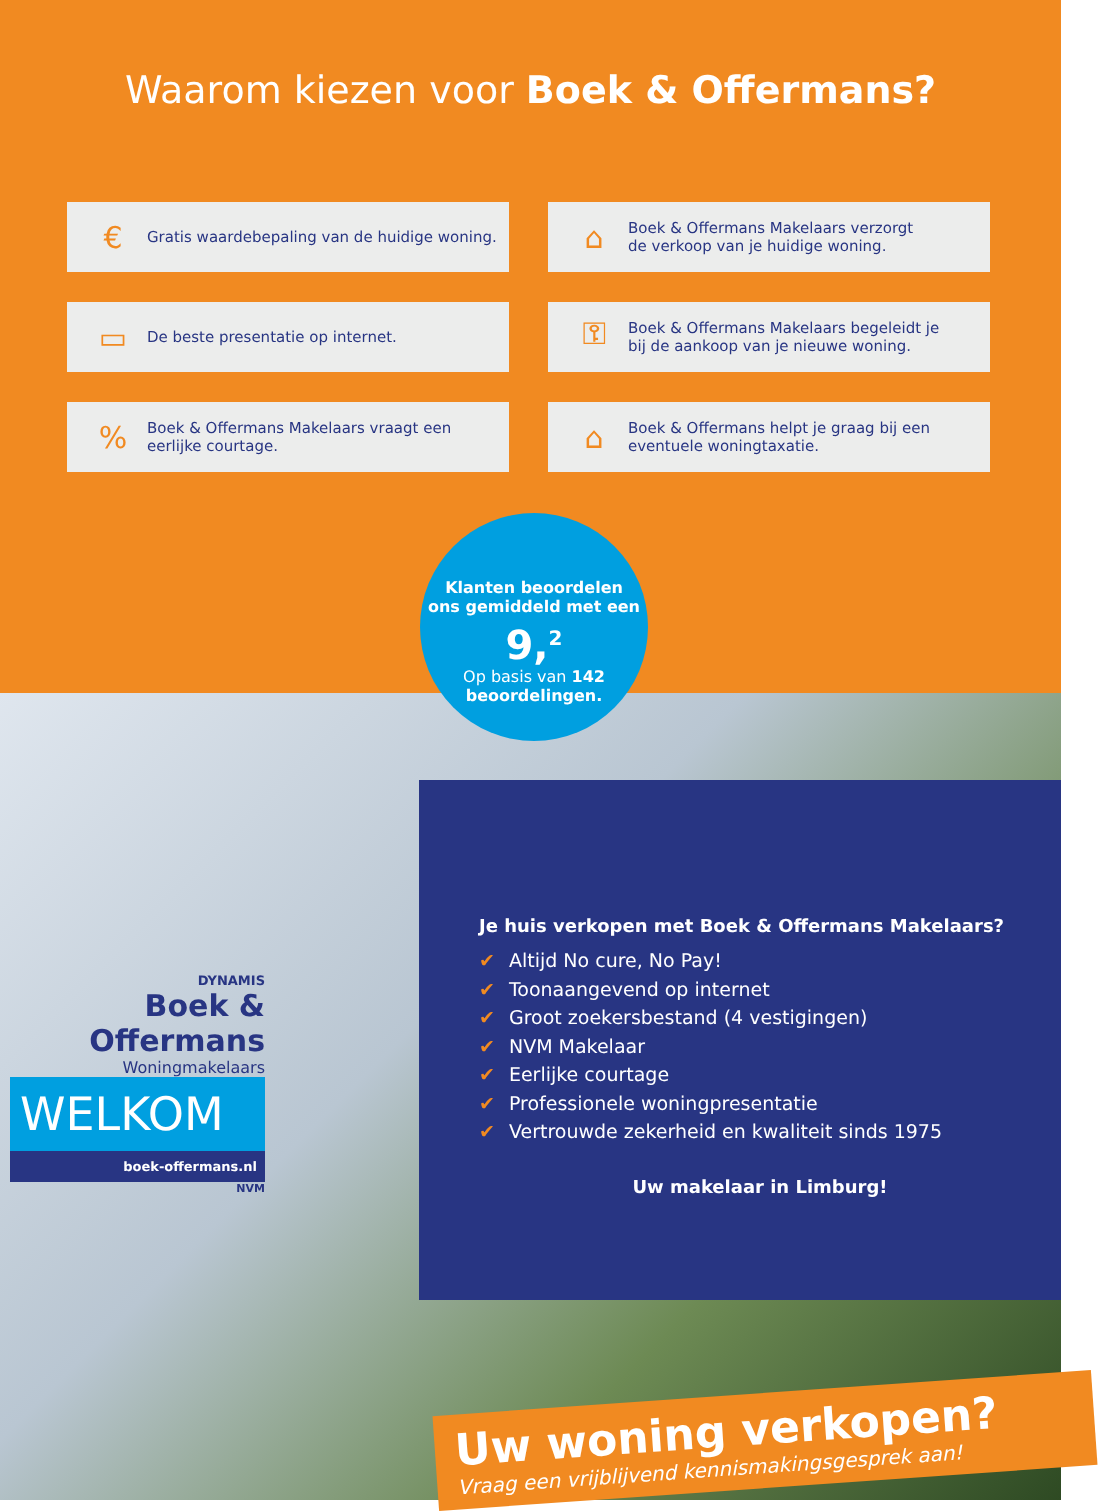Waarom kiezen voor Boek & Offermans?
€
Gratis waardebepaling van de huidige woning.
⌂
Boek & Offermans Makelaars verzorgt
de verkoop van je huidige woning.
▭
De beste presentatie op internet.
⚿
Boek & Offermans Makelaars begeleidt je
bij de aankoop van je nieuwe woning.
%
Boek & Offermans Makelaars vraagt een
eerlijke courtage.
⌂
Boek & Offermans helpt je graag bij een
eventuele woningtaxatie.
Klanten beoordelen
ons gemiddeld met een
9,<sup>2</sup>
Op basis van 142
beoordelingen.
DYNAMIS
Boek &
Offermans
Woningmakelaars
WELKOM
boek-offermans.nl
NVM
Je huis verkopen met Boek & Offermans Makelaars?
✔ Altijd No cure, No Pay!
✔ Toonaangevend op internet
✔ Groot zoekersbestand (4 vestigingen)
✔ NVM Makelaar
✔ Eerlijke courtage
✔ Professionele woningpresentatie
✔ Vertrouwde zekerheid en kwaliteit sinds 1975
Uw makelaar in Limburg!
Uw woning verkopen?
Vraag een vrijblijvend kennismakingsgesprek aan!